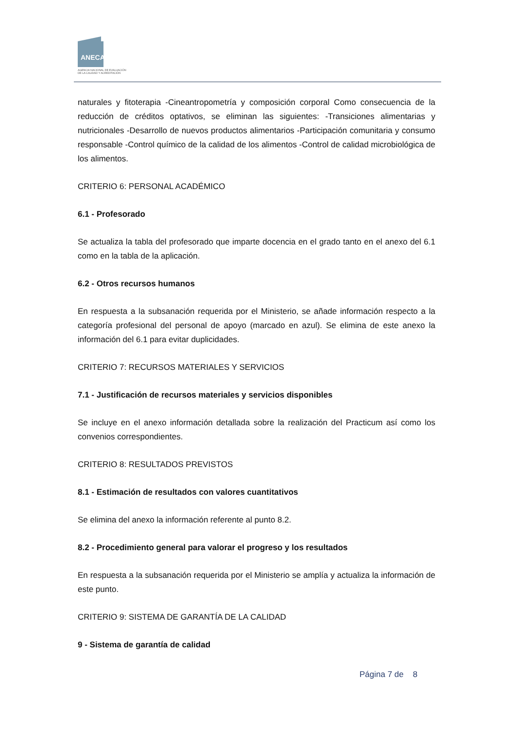ANECA
AGENCIA NACIONAL DE EVALUACIÓN
DE LA CALIDAD Y ACREDITACIÓN
naturales y fitoterapia -Cineantropometría y composición corporal Como consecuencia de la reducción de créditos optativos, se eliminan las siguientes: -Transiciones alimentarias y nutricionales -Desarrollo de nuevos productos alimentarios -Participación comunitaria y consumo responsable -Control químico de la calidad de los alimentos -Control de calidad microbiológica de los alimentos.
CRITERIO 6: PERSONAL ACADÉMICO
6.1 - Profesorado
Se actualiza la tabla del profesorado que imparte docencia en el grado tanto en el anexo del 6.1 como en la tabla de la aplicación.
6.2 - Otros recursos humanos
En respuesta a la subsanación requerida por el Ministerio, se añade información respecto a la categoría profesional del personal de apoyo (marcado en azul). Se elimina de este anexo la información del 6.1 para evitar duplicidades.
CRITERIO 7: RECURSOS MATERIALES Y SERVICIOS
7.1 - Justificación de recursos materiales y servicios disponibles
Se incluye en el anexo información detallada sobre la realización del Practicum así como los convenios correspondientes.
CRITERIO 8: RESULTADOS PREVISTOS
8.1 - Estimación de resultados con valores cuantitativos
Se elimina del anexo la información referente al punto 8.2.
8.2 - Procedimiento general para valorar el progreso y los resultados
En respuesta a la subsanación requerida por el Ministerio se amplía y actualiza la información de este punto.
CRITERIO 9: SISTEMA DE GARANTÍA DE LA CALIDAD
9 - Sistema de garantía de calidad
Página 7 de 8